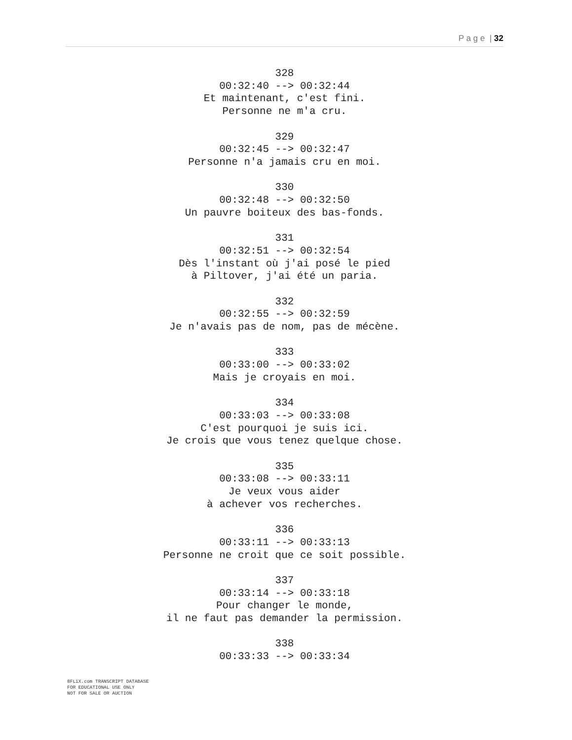P a g e | 32
328
00:32:40 --> 00:32:44
Et maintenant, c'est fini.
Personne ne m'a cru.
329
00:32:45 --> 00:32:47
Personne n'a jamais cru en moi.
330
00:32:48 --> 00:32:50
Un pauvre boiteux des bas-fonds.
331
00:32:51 --> 00:32:54
Dès l'instant où j'ai posé le pied
à Piltover, j'ai été un paria.
332
00:32:55 --> 00:32:59
Je n'avais pas de nom, pas de mécène.
333
00:33:00 --> 00:33:02
Mais je croyais en moi.
334
00:33:03 --> 00:33:08
C'est pourquoi je suis ici.
Je crois que vous tenez quelque chose.
335
00:33:08 --> 00:33:11
Je veux vous aider
à achever vos recherches.
336
00:33:11 --> 00:33:13
Personne ne croit que ce soit possible.
337
00:33:14 --> 00:33:18
Pour changer le monde,
il ne faut pas demander la permission.
338
00:33:33 --> 00:33:34
8FLiX.com TRANSCRIPT DATABASE
FOR EDUCATIONAL USE ONLY
NOT FOR SALE OR AUCTION